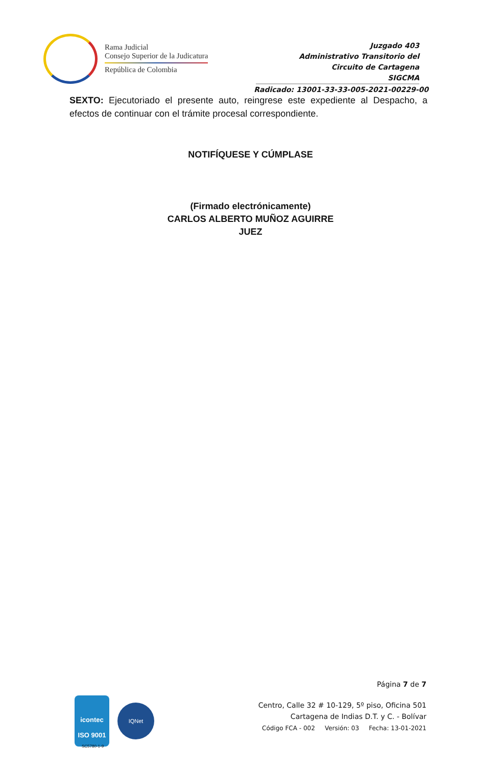Rama Judicial
Consejo Superior de la Judicatura
República de Colombia
Juzgado 403
Administrativo Transitorio del
Circuito de Cartagena
SIGCMA
Radicado: 13001-33-33-005-2021-00229-00
SEXTO: Ejecutoriado el presente auto, reingrese este expediente al Despacho, a efectos de continuar con el trámite procesal correspondiente.
NOTIFÍQUESE Y CÚMPLASE
(Firmado electrónicamente)
CARLOS ALBERTO MUÑOZ AGUIRRE
JUEZ
Página 7 de 7
Centro, Calle 32 # 10-129, 5º piso, Oficina 501
Cartagena de Indias D.T. y C. - Bolívar
Código FCA - 002 Versión: 03 Fecha: 13-01-2021
icontec
ISO 9001
IQNet
SC5780-1-9